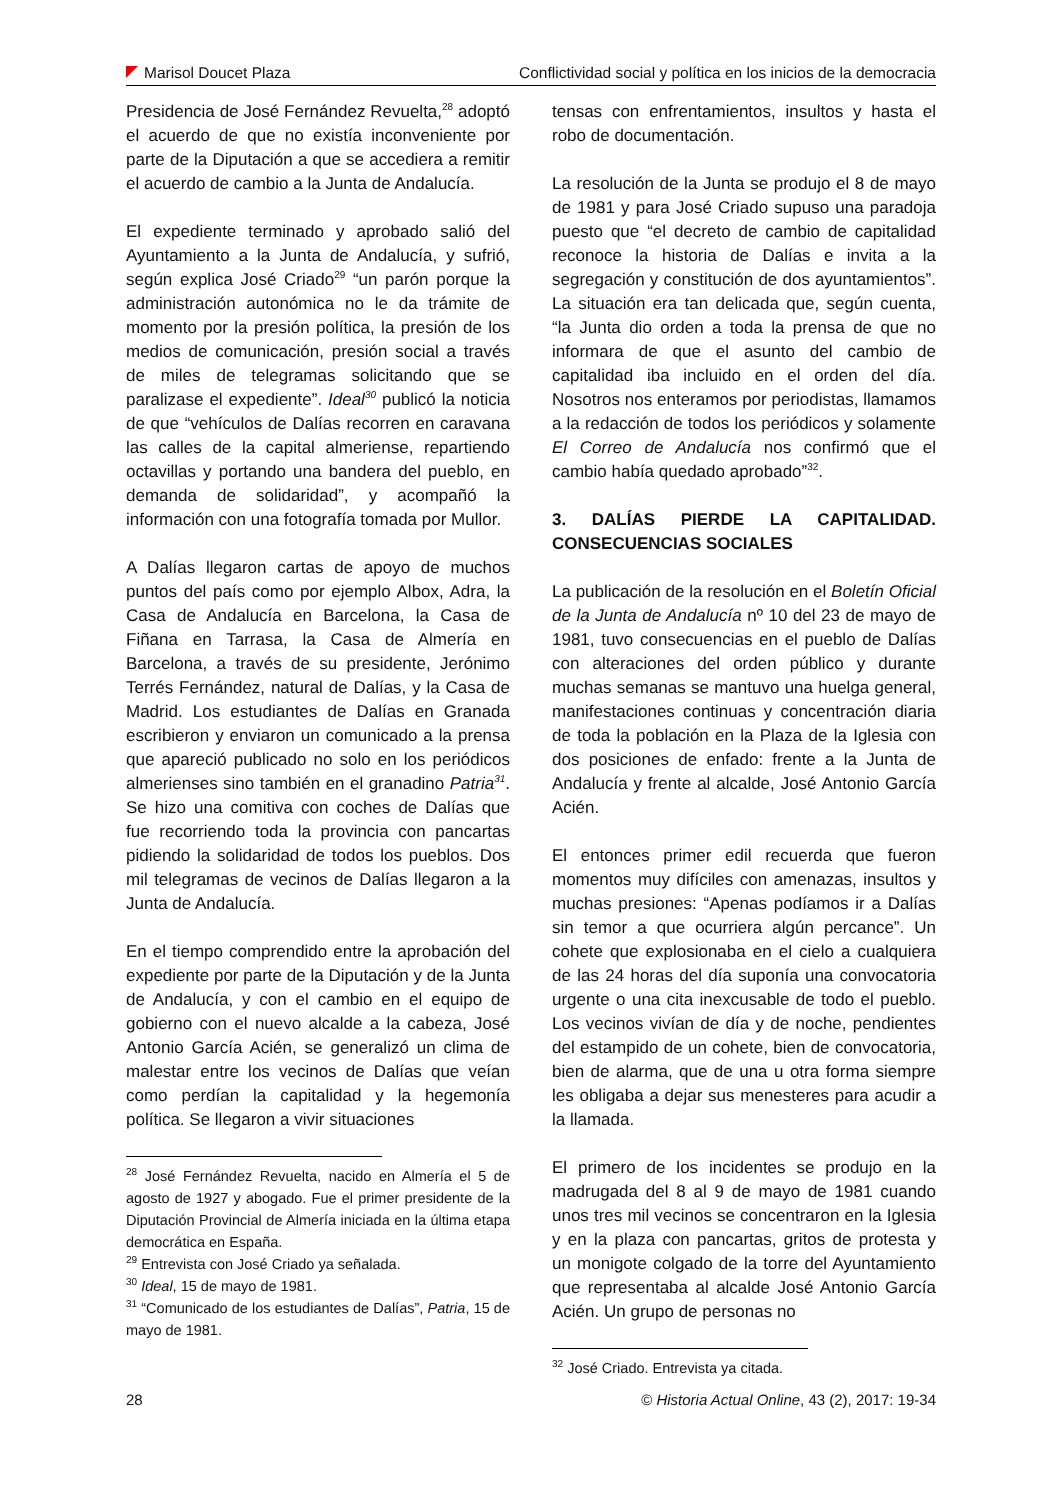Marisol Doucet Plaza Conflictividad social y política en los inicios de la democracia
Presidencia de José Fernández Revuelta,<sup>28</sup> adoptó el acuerdo de que no existía inconveniente por parte de la Diputación a que se accediera a remitir el acuerdo de cambio a la Junta de Andalucía.
El expediente terminado y aprobado salió del Ayuntamiento a la Junta de Andalucía, y sufrió, según explica José Criado<sup>29</sup> “un parón porque la administración autonómica no le da trámite de momento por la presión política, la presión de los medios de comunicación, presión social a través de miles de telegramas solicitando que se paralizase el expediente”. Ideal<sup>30</sup> publicó la noticia de que “vehículos de Dalías recorren en caravana las calles de la capital almeriense, repartiendo octavillas y portando una bandera del pueblo, en demanda de solidaridad”, y acompañó la información con una fotografía tomada por Mullor.
A Dalías llegaron cartas de apoyo de muchos puntos del país como por ejemplo Albox, Adra, la Casa de Andalucía en Barcelona, la Casa de Fiñana en Tarrasa, la Casa de Almería en Barcelona, a través de su presidente, Jerónimo Terrés Fernández, natural de Dalías, y la Casa de Madrid. Los estudiantes de Dalías en Granada escribieron y enviaron un comunicado a la prensa que apareció publicado no solo en los periódicos almerienses sino también en el granadino Patria<sup>31</sup>. Se hizo una comitiva con coches de Dalías que fue recorriendo toda la provincia con pancartas pidiendo la solidaridad de todos los pueblos. Dos mil telegramas de vecinos de Dalías llegaron a la Junta de Andalucía.
En el tiempo comprendido entre la aprobación del expediente por parte de la Diputación y de la Junta de Andalucía, y con el cambio en el equipo de gobierno con el nuevo alcalde a la cabeza, José Antonio García Acién, se generalizó un clima de malestar entre los vecinos de Dalías que veían como perdían la capitalidad y la hegemonía política. Se llegaron a vivir situaciones
<sup>28</sup> José Fernández Revuelta, nacido en Almería el 5 de agosto de 1927 y abogado. Fue el primer presidente de la Diputación Provincial de Almería iniciada en la última etapa democrática en España.
<sup>29</sup> Entrevista con José Criado ya señalada.
<sup>30</sup> Ideal, 15 de mayo de 1981.
<sup>31</sup> “Comunicado de los estudiantes de Dalías”, Patria, 15 de mayo de 1981.
tensas con enfrentamientos, insultos y hasta el robo de documentación.
La resolución de la Junta se produjo el 8 de mayo de 1981 y para José Criado supuso una paradoja puesto que “el decreto de cambio de capitalidad reconoce la historia de Dalías e invita a la segregación y constitución de dos ayuntamientos”. La situación era tan delicada que, según cuenta, “la Junta dio orden a toda la prensa de que no informara de que el asunto del cambio de capitalidad iba incluido en el orden del día. Nosotros nos enteramos por periodistas, llamamos a la redacción de todos los periódicos y solamente El Correo de Andalucía nos confirmó que el cambio había quedado aprobado”<sup>32</sup>.
3. DALÍAS PIERDE LA CAPITALIDAD. CONSECUENCIAS SOCIALES
La publicación de la resolución en el Boletín Oficial de la Junta de Andalucía nº 10 del 23 de mayo de 1981, tuvo consecuencias en el pueblo de Dalías con alteraciones del orden público y durante muchas semanas se mantuvo una huelga general, manifestaciones continuas y concentración diaria de toda la población en la Plaza de la Iglesia con dos posiciones de enfado: frente a la Junta de Andalucía y frente al alcalde, José Antonio García Acién.
El entonces primer edil recuerda que fueron momentos muy difíciles con amenazas, insultos y muchas presiones: “Apenas podíamos ir a Dalías sin temor a que ocurriera algún percance”. Un cohete que explosionaba en el cielo a cualquiera de las 24 horas del día suponía una convocatoria urgente o una cita inexcusable de todo el pueblo. Los vecinos vivían de día y de noche, pendientes del estampido de un cohete, bien de convocatoria, bien de alarma, que de una u otra forma siempre les obligaba a dejar sus menesteres para acudir a la llamada.
El primero de los incidentes se produjo en la madrugada del 8 al 9 de mayo de 1981 cuando unos tres mil vecinos se concentraron en la Iglesia y en la plaza con pancartas, gritos de protesta y un monigote colgado de la torre del Ayuntamiento que representaba al alcalde José Antonio García Acién. Un grupo de personas no
<sup>32</sup> José Criado. Entrevista ya citada.
28 © Historia Actual Online, 43 (2), 2017: 19-34